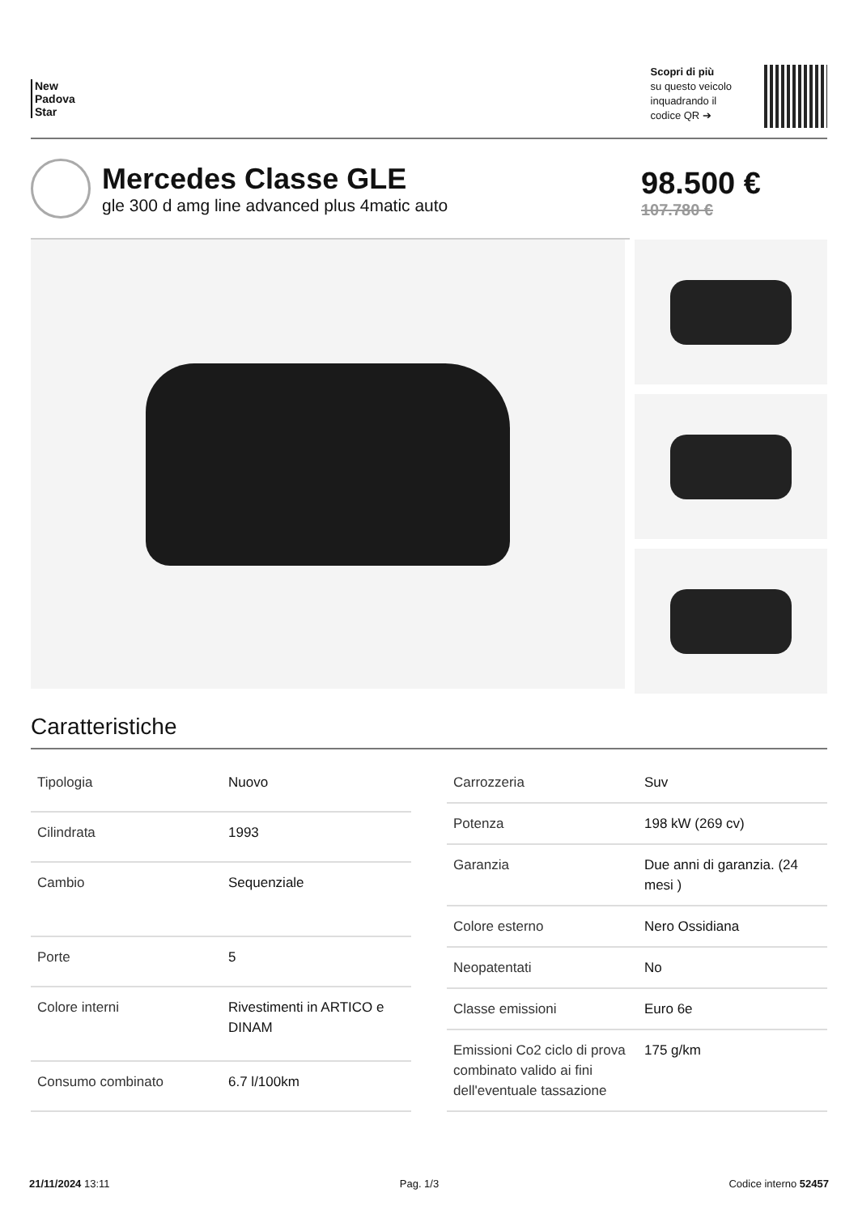New
Padova
Star
Scopri di più
su questo veicolo
inquadrando il
codice QR ➔
Mercedes Classe GLE
gle 300 d amg line advanced plus 4matic auto
98.500 €
107.780 €
Caratteristiche
| Tipologia | Nuovo |
| Cilindrata | 1993 |
| Cambio | Sequenziale |
| Porte | 5 |
| Colore interni | Rivestimenti in ARTICO e DINAM |
| Consumo combinato | 6.7 l/100km |
| Carrozzeria | Suv |
| Potenza | 198 kW (269 cv) |
| Garanzia | Due anni di garanzia. (24 mesi ) |
| Colore esterno | Nero Ossidiana |
| Neopatentati | No |
| Classe emissioni | Euro 6e |
| Emissioni Co2 ciclo di prova combinato valido ai fini dell'eventuale tassazione | 175 g/km |
21/11/2024 13:11 Pag. 1/3 Codice interno 52457